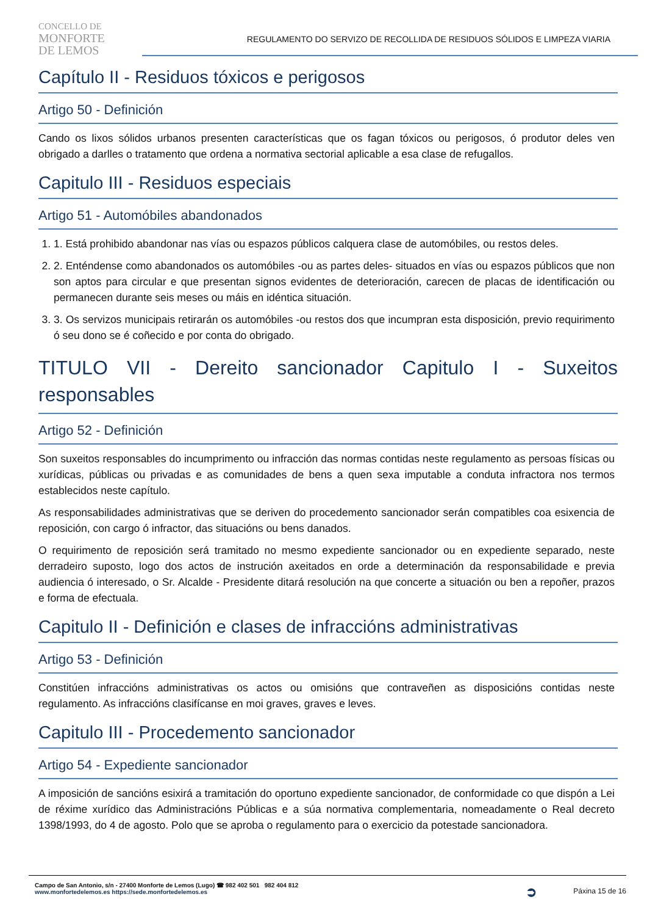CONCELLO DE
MONFORTE
DE LEMOS
REGULAMENTO DO SERVIZO DE RECOLLIDA DE RESIDUOS SÓLIDOS E LIMPEZA VIARIA
Capítulo II - Residuos tóxicos e perigosos
Artigo 50 - Definición
Cando os lixos sólidos urbanos presenten características que os fagan tóxicos ou perigosos, ó produtor deles ven obrigado a darlles o tratamento que ordena a normativa sectorial aplicable a esa clase de refugallos.
Capitulo III - Residuos especiais
Artigo 51 - Automóbiles abandonados
1. 1. Está prohibido abandonar nas vías ou espazos públicos calquera clase de automóbiles, ou restos deles.
2. 2. Enténdense como abandonados os automóbiles -ou as partes deles- situados en vías ou espazos públicos que non son aptos para circular e que presentan signos evidentes de deterioración, carecen de placas de identificación ou permanecen durante seis meses ou máis en idéntica situación.
3. 3. Os servizos municipais retirarán os automóbiles -ou restos dos que incumpran esta disposición, previo requirimento ó seu dono se é coñecido e por conta do obrigado.
TITULO VII - Dereito sancionador Capitulo I - Suxeitos responsables
Artigo 52 - Definición
Son suxeitos responsables do incumprimento ou infracción das normas contidas neste regulamento as persoas físicas ou xurídicas, públicas ou privadas e as comunidades de bens a quen sexa imputable a conduta infractora nos termos establecidos neste capítulo.
As responsabilidades administrativas que se deriven do procedemento sancionador serán compatibles coa esixencia de reposición, con cargo ó infractor, das situacións ou bens danados.
O requirimento de reposición será tramitado no mesmo expediente sancionador ou en expediente separado, neste derradeiro suposto, logo dos actos de instrución axeitados en orde a determinación da responsabilidade e previa audiencia ó interesado, o Sr. Alcalde - Presidente ditará resolución na que concerte a situación ou ben a repoñer, prazos e forma de efectuala.
Capitulo II - Definición e clases de infraccións administrativas
Artigo 53 - Definición
Constitúen infraccións administrativas os actos ou omisións que contraveñen as disposicións contidas neste regulamento. As infraccións clasifícanse en moi graves, graves e leves.
Capitulo III - Procedemento sancionador
Artigo 54 - Expediente sancionador
A imposición de sancións esixirá a tramitación do oportuno expediente sancionador, de conformidade co que dispón a Lei de réxime xurídico das Administracións Públicas e a súa normativa complementaria, nomeadamente o Real decreto 1398/1993, do 4 de agosto. Polo que se aproba o regulamento para o exercicio da potestade sancionadora.
Campo de San Antonio, s/n - 27400 Monforte de Lemos (Lugo) ☎ 982 402 501 982 404 812
www.monfortedelemos.es https://sede.monfortedelemos.es
➲
Páxina 15 de 16